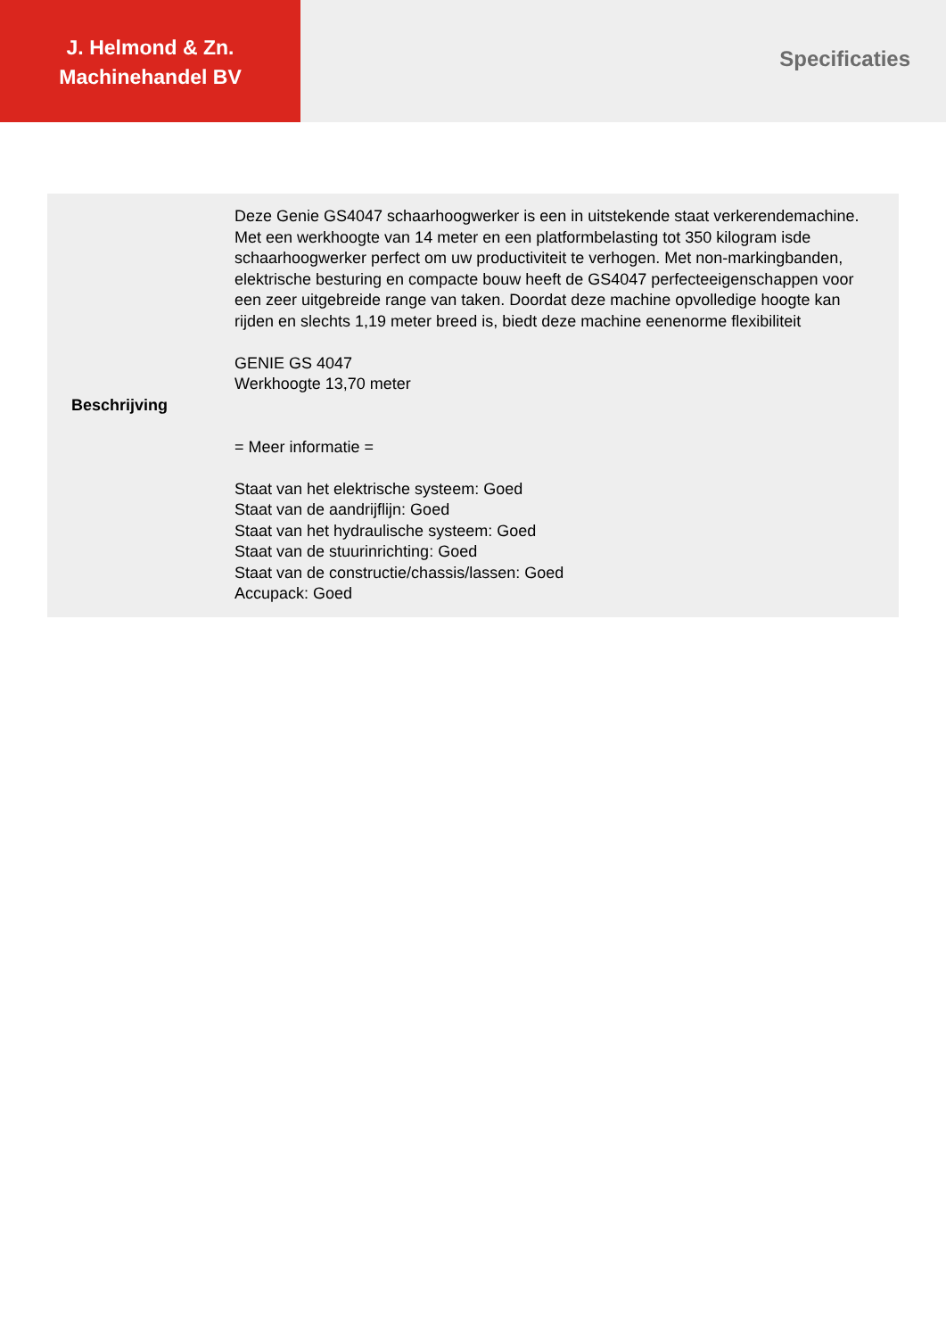J. Helmond & Zn.
Machinehandel BV
Specificaties
| Beschrijving | Deze Genie GS4047 schaarhoogwerker is een in uitstekende staat verkerendemachine. Met een werkhoogte van 14 meter en een platformbelasting tot 350 kilogram isde schaarhoogwerker perfect om uw productiviteit te verhogen. Met non-markingbanden, elektrische besturing en compacte bouw heeft de GS4047 perfecteeigenschappen voor een zeer uitgebreide range van taken. Doordat deze machine opvolledige hoogte kan rijden en slechts 1,19 meter breed is, biedt deze machine eenenorme flexibiliteit GENIE GS 4047 Werkhoogte 13,70 meter = Meer informatie = Staat van het elektrische systeem: Goed Staat van de aandrijflijn: Goed Staat van het hydraulische systeem: Goed Staat van de stuurinrichting: Goed Staat van de constructie/chassis/lassen: Goed Accupack: Goed |